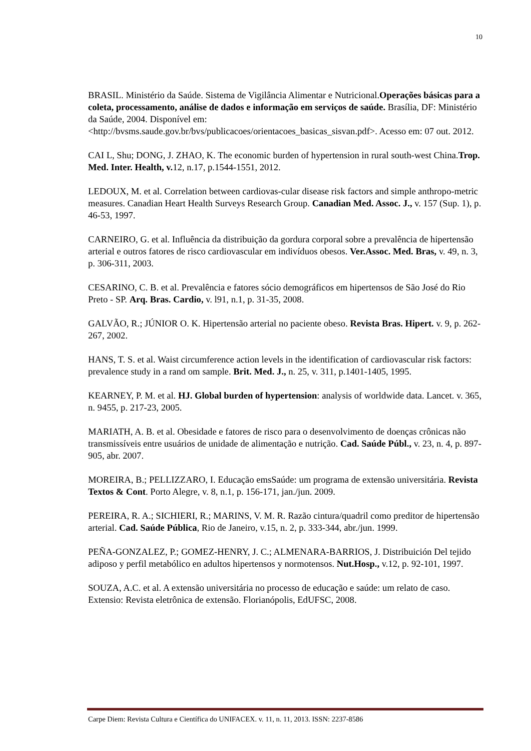10
BRASIL. Ministério da Saúde. Sistema de Vigilância Alimentar e Nutricional.Operações básicas para a coleta, processamento, análise de dados e informação em serviços de saúde. Brasília, DF: Ministério da Saúde, 2004. Disponível em: <http://bvsms.saude.gov.br/bvs/publicacoes/orientacoes_basicas_sisvan.pdf>. Acesso em: 07 out. 2012.
CAI L, Shu; DONG, J. ZHAO, K. The economic burden of hypertension in rural south-west China.Trop. Med. Inter. Health, v. 12, n.17, p.1544-1551, 2012.
LEDOUX, M. et al. Correlation between cardiovas-cular disease risk factors and simple anthropo-metric measures. Canadian Heart Health Surveys Research Group. Canadian Med. Assoc. J., v. 157 (Sup. 1), p. 46-53, 1997.
CARNEIRO, G. et al. Influência da distribuição da gordura corporal sobre a prevalência de hipertensão arterial e outros fatores de risco cardiovascular em indivíduos obesos. Ver.Assoc. Med. Bras, v. 49, n. 3, p. 306-311, 2003.
CESARINO, C. B. et al. Prevalência e fatores sócio demográficos em hipertensos de São José do Rio Preto - SP. Arq. Bras. Cardio, v. l91, n.1, p. 31-35, 2008.
GALVÃO, R.; JÚNIOR O. K. Hipertensão arterial no paciente obeso. Revista Bras. Hipert. v. 9, p. 262-267, 2002.
HANS, T. S. et al. Waist circumference action levels in the identification of cardiovascular risk factors: prevalence study in a rand om sample. Brit. Med. J., n. 25, v. 311, p.1401-1405, 1995.
KEARNEY, P. M. et al. HJ. Global burden of hypertension: analysis of worldwide data. Lancet. v. 365, n. 9455, p. 217-23, 2005.
MARIATH, A. B. et al. Obesidade e fatores de risco para o desenvolvimento de doenças crônicas não transmissíveis entre usuários de unidade de alimentação e nutrição. Cad. Saúde Públ., v. 23, n. 4, p. 897-905, abr. 2007.
MOREIRA, B.; PELLIZZARO, I. Educação emsSaúde: um programa de extensão universitária. Revista Textos & Cont. Porto Alegre, v. 8, n.1, p. 156-171, jan./jun. 2009.
PEREIRA, R. A.; SICHIERI, R.; MARINS, V. M. R. Razão cintura/quadril como preditor de hipertensão arterial. Cad. Saúde Pública, Rio de Janeiro, v.15, n. 2, p. 333-344, abr./jun. 1999.
PEÑA-GONZALEZ, P.; GOMEZ-HENRY, J. C.; ALMENARA-BARRIOS, J. Distribuición Del tejido adiposo y perfil metabólico en adultos hipertensos y normotensos. Nut.Hosp., v.12, p. 92-101, 1997.
SOUZA, A.C. et al. A extensão universitária no processo de educação e saúde: um relato de caso. Extensio: Revista eletrônica de extensão. Florianópolis, EdUFSC, 2008.
Carpe Diem: Revista Cultura e Científica do UNIFACEX. v. 11, n. 11, 2013. ISSN: 2237-8586